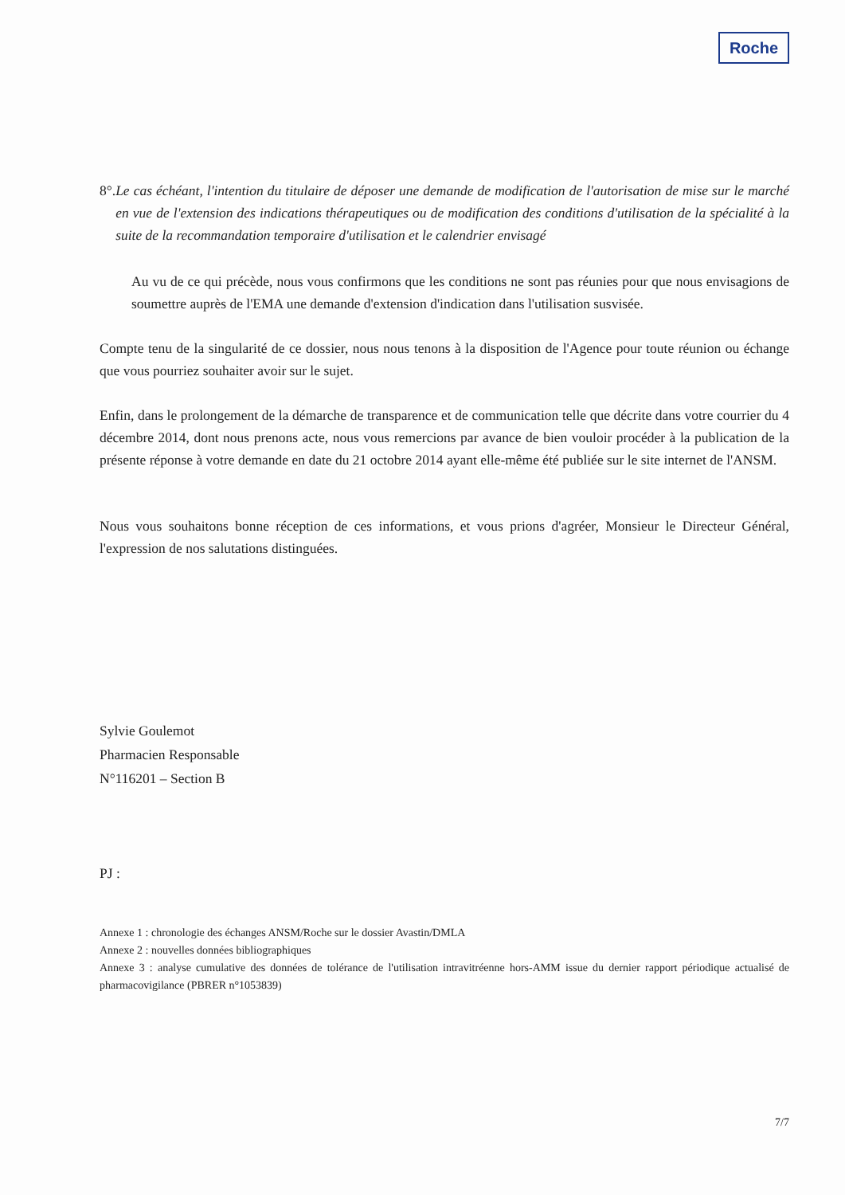Roche
8°. Le cas échéant, l'intention du titulaire de déposer une demande de modification de l'autorisation de mise sur le marché en vue de l'extension des indications thérapeutiques ou de modification des conditions d'utilisation de la spécialité à la suite de la recommandation temporaire d'utilisation et le calendrier envisagé
Au vu de ce qui précède, nous vous confirmons que les conditions ne sont pas réunies pour que nous envisagions de soumettre auprès de l'EMA une demande d'extension d'indication dans l'utilisation susvisée.
Compte tenu de la singularité de ce dossier, nous nous tenons à la disposition de l'Agence pour toute réunion ou échange que vous pourriez souhaiter avoir sur le sujet.
Enfin, dans le prolongement de la démarche de transparence et de communication telle que décrite dans votre courrier du 4 décembre 2014, dont nous prenons acte, nous vous remercions par avance de bien vouloir procéder à la publication de la présente réponse à votre demande en date du 21 octobre 2014 ayant elle-même été publiée sur le site internet de l'ANSM.
Nous vous souhaitons bonne réception de ces informations, et vous prions d'agréer, Monsieur le Directeur Général, l'expression de nos salutations distinguées.
Sylvie Goulemot
Pharmacien Responsable
N°116201 – Section B
PJ :
Annexe 1 : chronologie des échanges ANSM/Roche sur le dossier Avastin/DMLA
Annexe 2 : nouvelles données bibliographiques
Annexe 3 : analyse cumulative des données de tolérance de l'utilisation intravitréenne hors-AMM issue du dernier rapport périodique actualisé de pharmacovigilance (PBRER n°1053839)
7/7